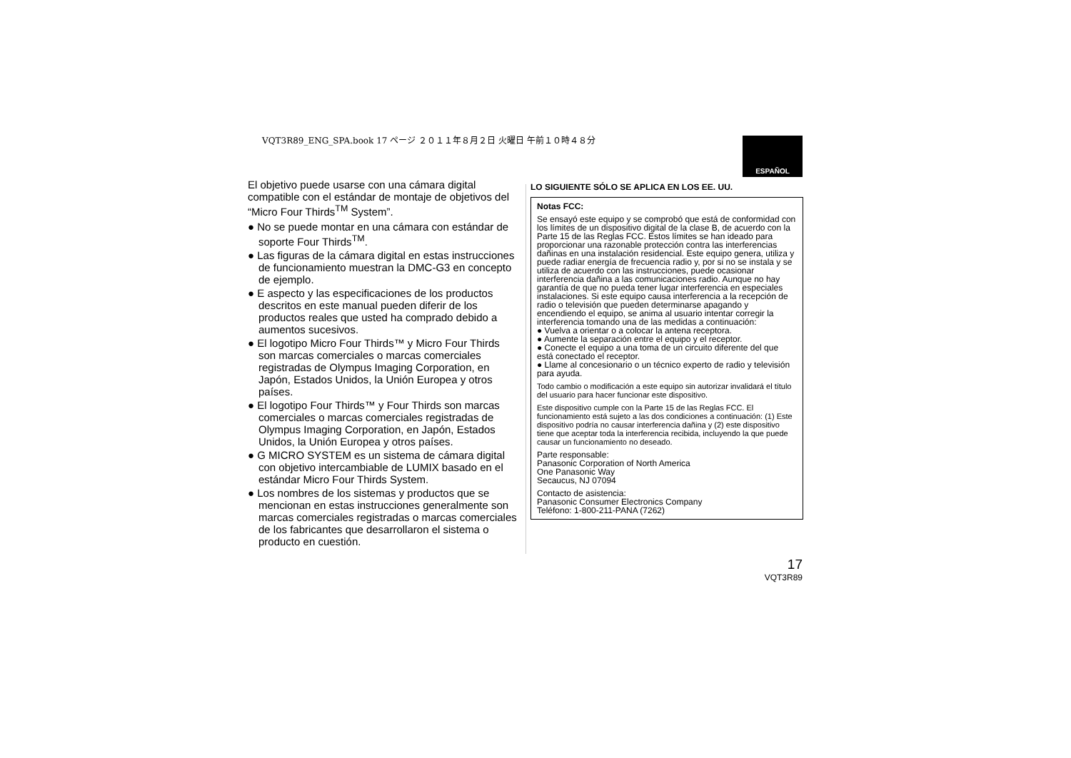VQT3R89_ENG_SPA.book 17 ページ ２０１１年８月２日 火曜日 午前１０時４８分
ESPAÑOL
El objetivo puede usarse con una cámara digital compatible con el estándar de montaje de objetivos del “Micro Four Thirds<sup>TM</sup> System”.
● No se puede montar en una cámara con estándar de soporte Four Thirds<sup>TM</sup>.
● Las figuras de la cámara digital en estas instrucciones de funcionamiento muestran la DMC-G3 en concepto de ejemplo.
● E aspecto y las especificaciones de los productos descritos en este manual pueden diferir de los productos reales que usted ha comprado debido a aumentos sucesivos.
● El logotipo Micro Four Thirds™ y Micro Four Thirds son marcas comerciales o marcas comerciales registradas de Olympus Imaging Corporation, en Japón, Estados Unidos, la Unión Europea y otros países.
● El logotipo Four Thirds™ y Four Thirds son marcas comerciales o marcas comerciales registradas de Olympus Imaging Corporation, en Japón, Estados Unidos, la Unión Europea y otros países.
● G MICRO SYSTEM es un sistema de cámara digital con objetivo intercambiable de LUMIX basado en el estándar Micro Four Thirds System.
● Los nombres de los sistemas y productos que se mencionan en estas instrucciones generalmente son marcas comerciales registradas o marcas comerciales de los fabricantes que desarrollaron el sistema o producto en cuestión.
LO SIGUIENTE SÓLO SE APLICA EN LOS EE. UU.
Notas FCC:
Se ensayó este equipo y se comprobó que está de conformidad con los límites de un dispositivo digital de la clase B, de acuerdo con la Parte 15 de las Reglas FCC. Estos límites se han ideado para proporcionar una razonable protección contra las interferencias dañinas en una instalación residencial. Este equipo genera, utiliza y puede radiar energía de frecuencia radio y, por si no se instala y se utiliza de acuerdo con las instrucciones, puede ocasionar interferencia dañina a las comunicaciones radio. Aunque no hay garantía de que no pueda tener lugar interferencia en especiales instalaciones. Si este equipo causa interferencia a la recepción de radio o televisión que pueden determinarse apagando y encendiendo el equipo, se anima al usuario intentar corregir la interferencia tomando una de las medidas a continuación:
● Vuelva a orientar o a colocar la antena receptora.
● Aumente la separación entre el equipo y el receptor.
● Conecte el equipo a una toma de un circuito diferente del que está conectado el receptor.
● Llame al concesionario o un técnico experto de radio y televisión para ayuda.
Todo cambio o modificación a este equipo sin autorizar invalidará el título del usuario para hacer funcionar este dispositivo.
Este dispositivo cumple con la Parte 15 de las Reglas FCC. El funcionamiento está sujeto a las dos condiciones a continuación: (1) Este dispositivo podría no causar interferencia dañina y (2) este dispositivo tiene que aceptar toda la interferencia recibida, incluyendo la que puede causar un funcionamiento no deseado.
Parte responsable:
Panasonic Corporation of North America
One Panasonic Way
Secaucus, NJ 07094
Contacto de asistencia:
Panasonic Consumer Electronics Company
Teléfono: 1-800-211-PANA (7262)
17
VQT3R89